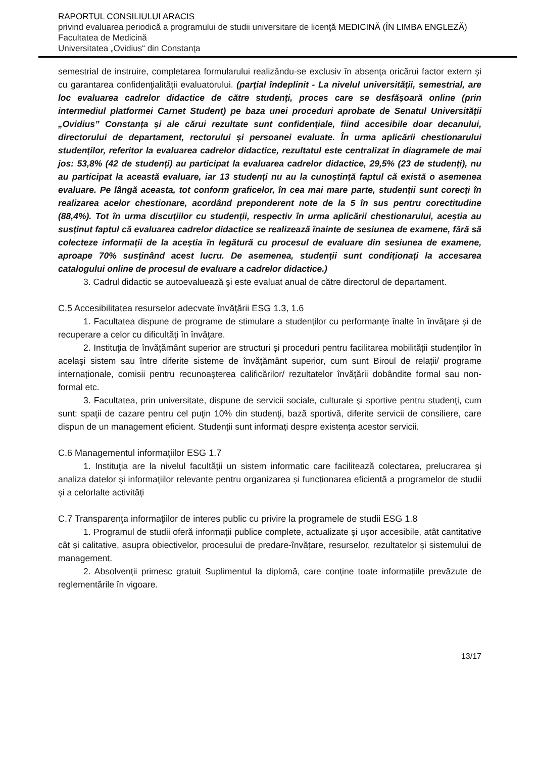RAPORTUL CONSILIULUI ARACIS
privind evaluarea periodică a programului de studii universitare de licenţă MEDICINĂ (ÎN LIMBA ENGLEZĂ)
Facultatea de Medicină
Universitatea „Ovidius“ din Constanţa
semestrial de instruire, completarea formularului realizându-se exclusiv în absenţa oricărui factor extern şi cu garantarea confidenţialităţii evaluatorului. (parţial îndeplinit - La nivelul universității, semestrial, are loc evaluarea cadrelor didactice de către studenți, proces care se desfășoară online (prin intermediul platformei Carnet Student) pe baza unei proceduri aprobate de Senatul Universității „Ovidius” Constanța și ale cărui rezultate sunt confidențiale, fiind accesibile doar decanului, directorului de departament, rectorului și persoanei evaluate. În urma aplicării chestionarului studenților, referitor la evaluarea cadrelor didactice, rezultatul este centralizat în diagramele de mai jos: 53,8% (42 de studenți) au participat la evaluarea cadrelor didactice, 29,5% (23 de studenți), nu au participat la această evaluare, iar 13 studenți nu au la cunoștință faptul că există o asemenea evaluare. Pe lângă aceasta, tot conform graficelor, în cea mai mare parte, studenții sunt corecți în realizarea acelor chestionare, acordând preponderent note de la 5 în sus pentru corectitudine (88,4%). Tot în urma discuțiilor cu studenții, respectiv în urma aplicării chestionarului, aceștia au susținut faptul că evaluarea cadrelor didactice se realizează înainte de sesiunea de examene, fără să colecteze informații de la aceștia în legătură cu procesul de evaluare din sesiunea de examene, aproape 70% susținând acest lucru. De asemenea, studenții sunt condiționați la accesarea catalogului online de procesul de evaluare a cadrelor didactice.)
3. Cadrul didactic se autoevaluează şi este evaluat anual de către directorul de departament.
C.5 Accesibilitatea resurselor adecvate învăţării ESG 1.3, 1.6
1. Facultatea dispune de programe de stimulare a studenţilor cu performanţe înalte în învăţare şi de recuperare a celor cu dificultăţi în învăţare.
2. Instituţia de învăţământ superior are structuri și proceduri pentru facilitarea mobilității studenților în acelaşi sistem sau între diferite sisteme de învățământ superior, cum sunt Biroul de relații/ programe internaționale, comisii pentru recunoașterea calificărilor/ rezultatelor învățării dobândite formal sau non-formal etc.
3. Facultatea, prin universitate, dispune de servicii sociale, culturale şi sportive pentru studenţi, cum sunt: spaţii de cazare pentru cel puţin 10% din studenţi, bază sportivă, diferite servicii de consiliere, care dispun de un management eficient. Studenții sunt informați despre existența acestor servicii.
C.6 Managementul informaţiilor ESG 1.7
1. Instituţia are la nivelul facultăţii un sistem informatic care facilitează colectarea, prelucrarea şi analiza datelor şi informaţiilor relevante pentru organizarea și funcționarea eficientă a programelor de studii și a celorlalte activități
C.7 Transparenţa informaţiilor de interes public cu privire la programele de studii ESG 1.8
1. Programul de studii oferă informații publice complete, actualizate și ușor accesibile, atât cantitative cât și calitative, asupra obiectivelor, procesului de predare-învățare, resurselor, rezultatelor și sistemului de management.
2. Absolvenții primesc gratuit Suplimentul la diplomă, care conține toate informațiile prevăzute de reglementările în vigoare.
13/17